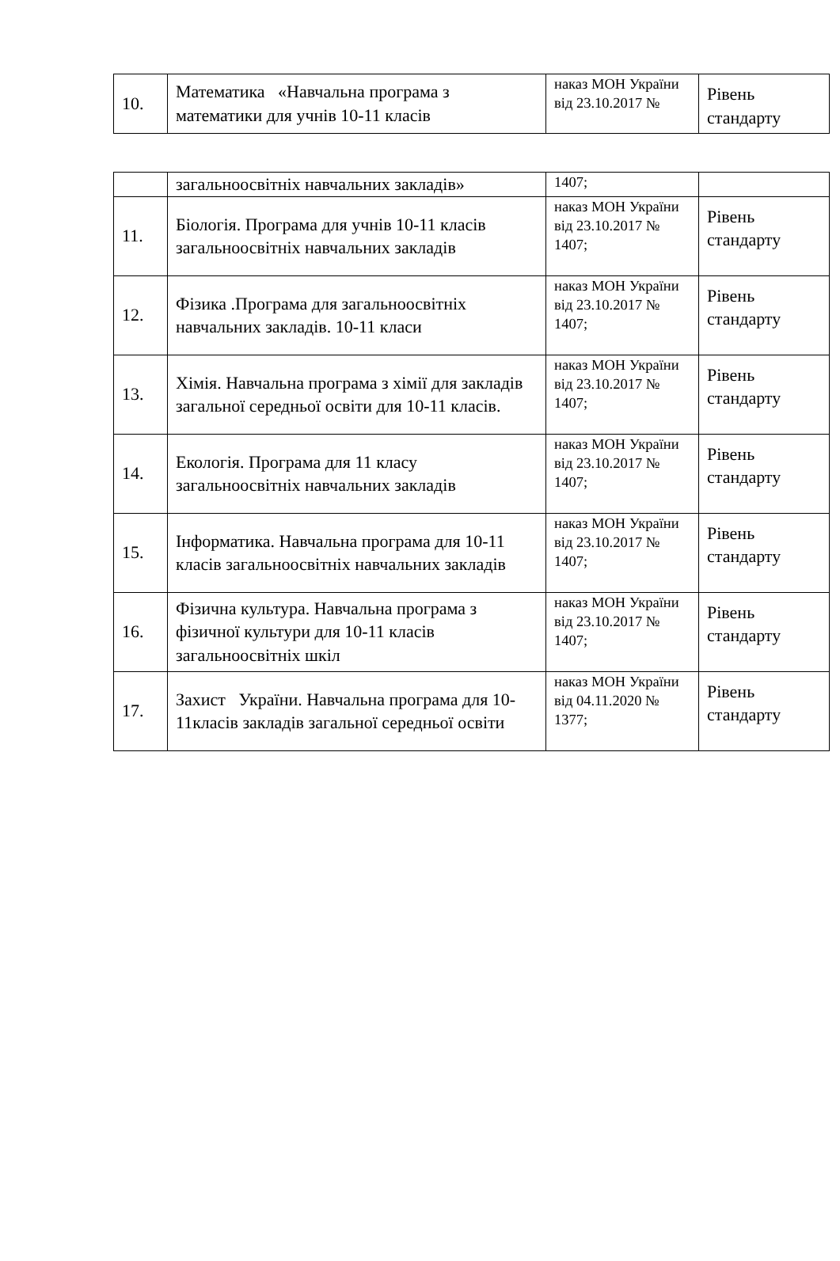| 10. | Математика «Навчальна програма з математики для учнів 10-11 класів | наказ МОН України від 23.10.2017 № | Рівень стандарту |
| | загальноосвітніх навчальних закладів» | 1407; | |
| 11. | Біологія. Програма для учнів 10-11 класів загальноосвітніх навчальних закладів | наказ МОН України від 23.10.2017 № 1407; | Рівень стандарту |
| 12. | Фізика .Програма для загальноосвітніх навчальних закладів. 10-11 класи | наказ МОН України від 23.10.2017 № 1407; | Рівень стандарту |
| 13. | Хімія. Навчальна програма з хімії для закладів загальної середньої освіти для 10-11 класів. | наказ МОН України від 23.10.2017 № 1407; | Рівень стандарту |
| 14. | Екологія. Програма для 11 класу загальноосвітніх навчальних закладів | наказ МОН України від 23.10.2017 № 1407; | Рівень стандарту |
| 15. | Інформатика. Навчальна програма для 10-11 класів загальноосвітніх навчальних закладів | наказ МОН України від 23.10.2017 № 1407; | Рівень стандарту |
| 16. | Фізична культура. Навчальна програма з фізичної культури для 10-11 класів загальноосвітніх шкіл | наказ МОН України від 23.10.2017 № 1407; | Рівень стандарту |
| 17. | Захист України. Навчальна програма для 10-11класів закладів загальної середньої освіти | наказ МОН України від 04.11.2020 № 1377; | Рівень стандарту |